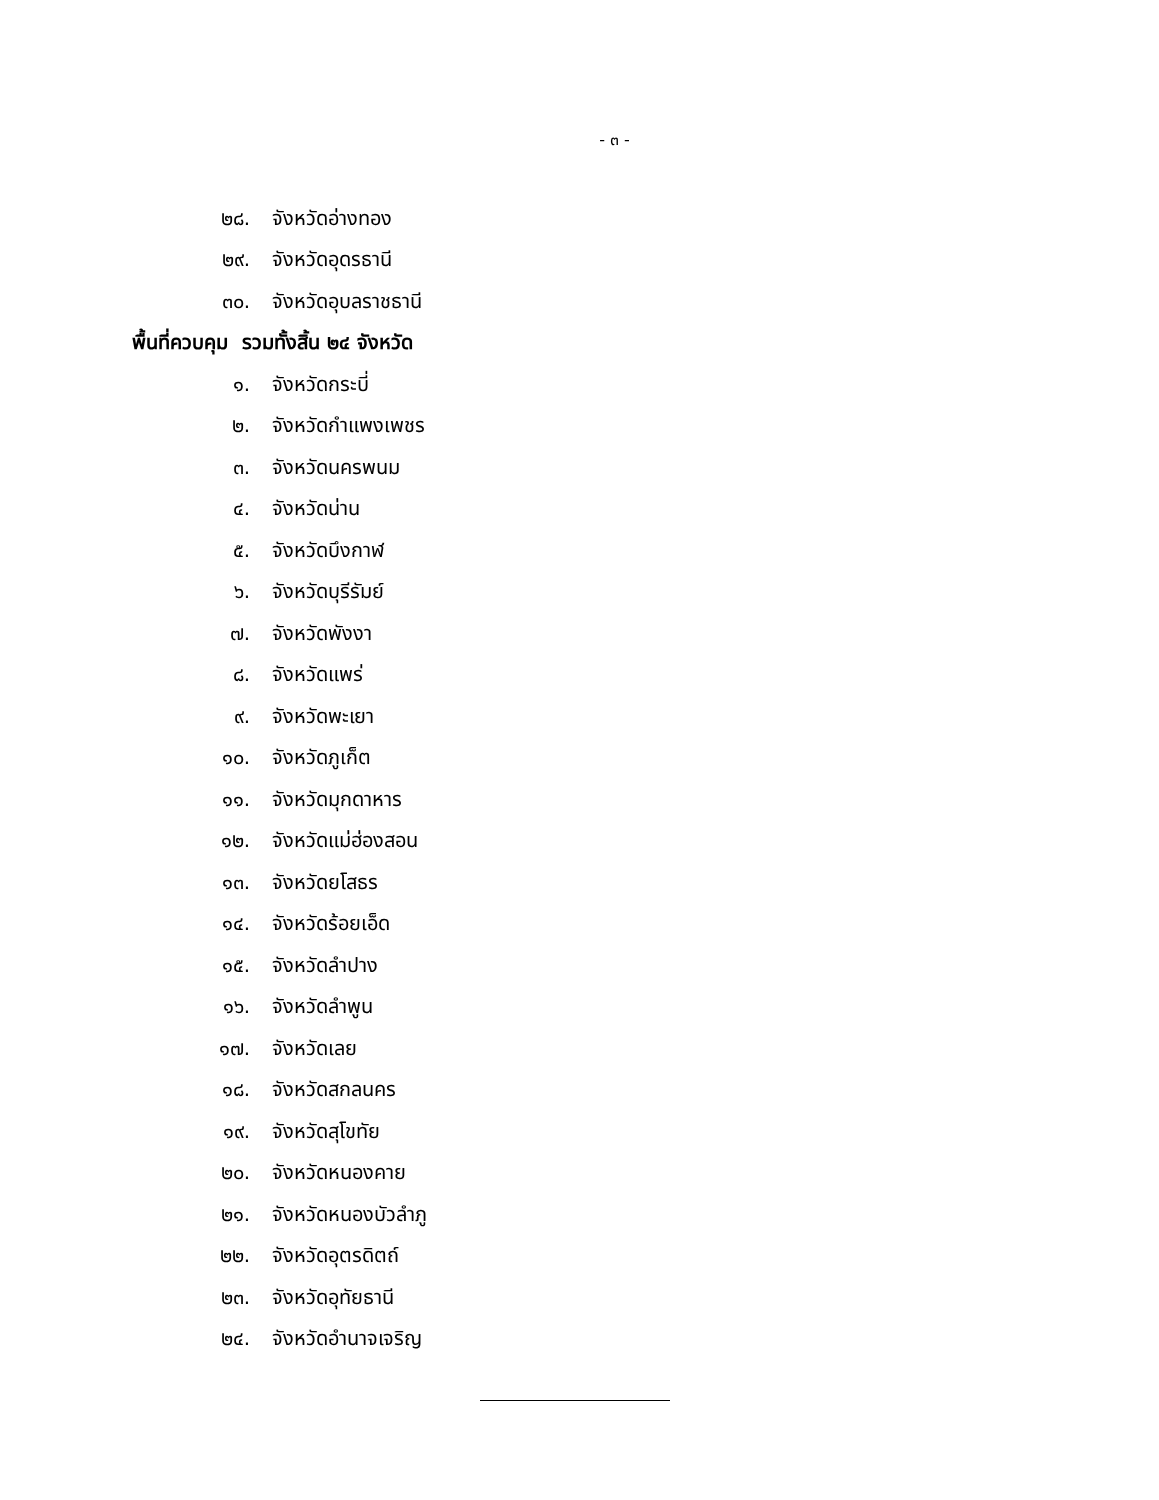- ๓ -
๒๘. จังหวัดอ่างทอง
๒๙. จังหวัดอุดรธานี
๓๐. จังหวัดอุบลราชธานี
พื้นที่ควบคุม รวมทั้งสิ้น ๒๔ จังหวัด
๑. จังหวัดกระบี่
๒. จังหวัดกำแพงเพชร
๓. จังหวัดนครพนม
๔. จังหวัดน่าน
๕. จังหวัดบึงกาฬ
๖. จังหวัดบุรีรัมย์
๗. จังหวัดพังงา
๘. จังหวัดแพร่
๙. จังหวัดพะเยา
๑๐. จังหวัดภูเก็ต
๑๑. จังหวัดมุกดาหาร
๑๒. จังหวัดแม่ฮ่องสอน
๑๓. จังหวัดยโสธร
๑๔. จังหวัดร้อยเอ็ด
๑๕. จังหวัดลำปาง
๑๖. จังหวัดลำพูน
๑๗. จังหวัดเลย
๑๘. จังหวัดสกลนคร
๑๙. จังหวัดสุโขทัย
๒๐. จังหวัดหนองคาย
๒๑. จังหวัดหนองบัวลำภู
๒๒. จังหวัดอุตรดิตถ์
๒๓. จังหวัดอุทัยธานี
๒๔. จังหวัดอำนาจเจริญ